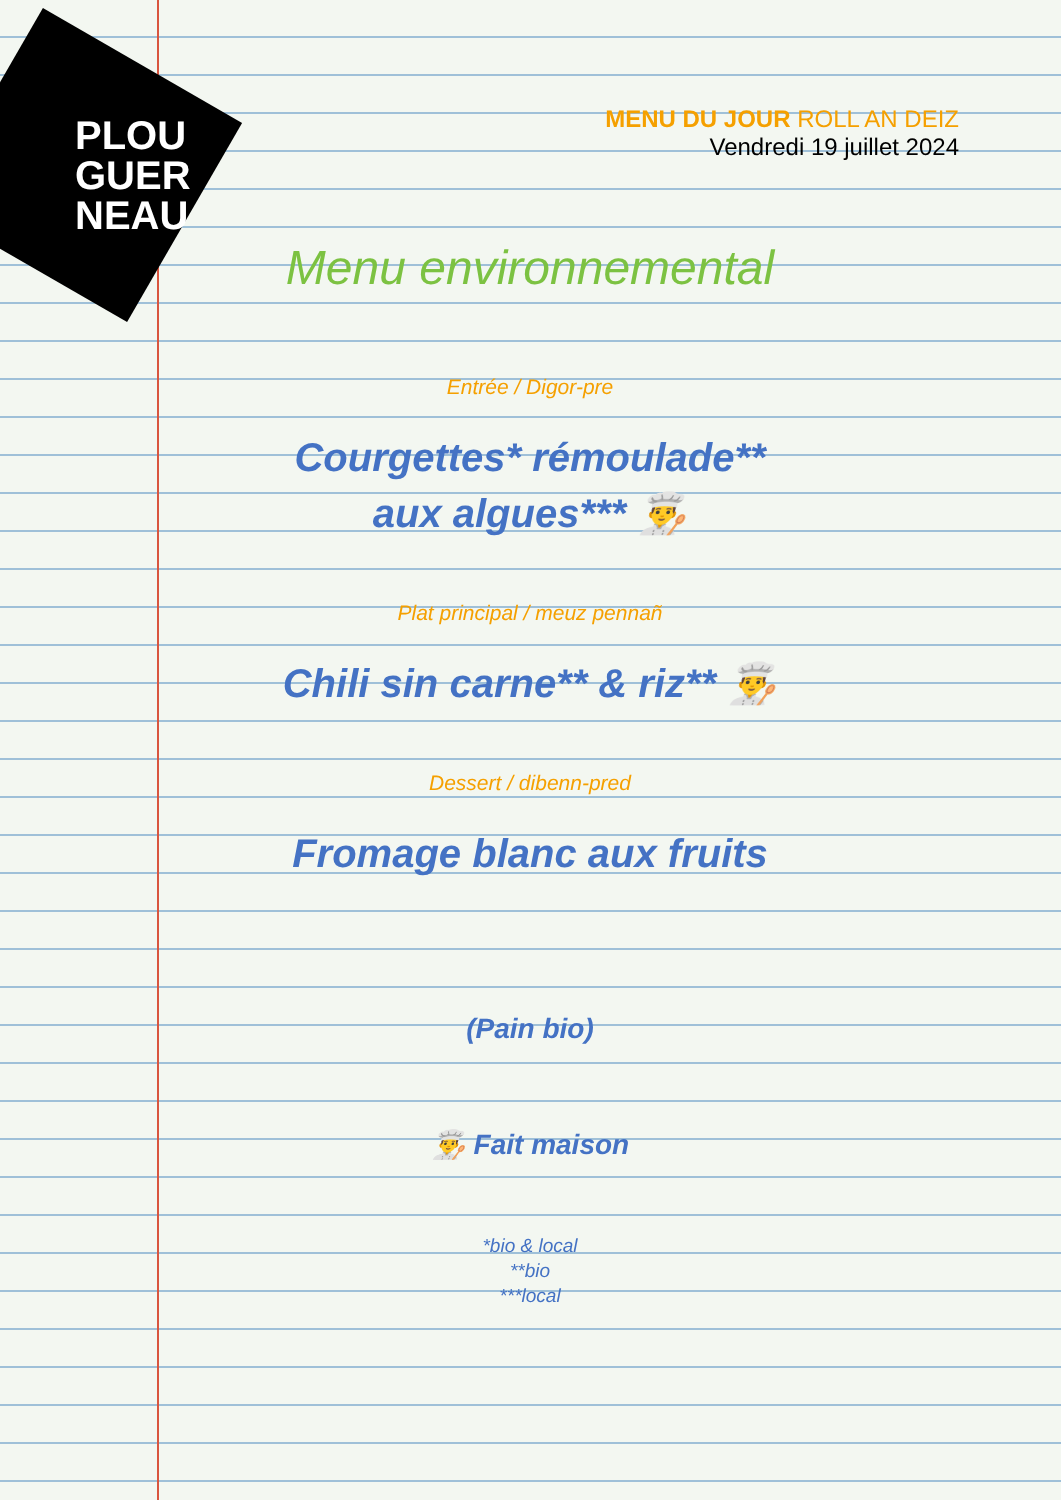PLOU
GUER
NEAU
MENU DU JOUR ROLL AN DEIZ
Vendredi 19 juillet 2024
Menu environnemental
Entrée / Digor-pre
Courgettes* rémoulade**
aux algues*** 👨‍🍳
Plat principal / meuz pennañ
Chili sin carne** & riz** 👨‍🍳
Dessert / dibenn-pred
Fromage blanc aux fruits
(Pain bio)
👨‍🍳 Fait maison
*bio & local
**bio
***local